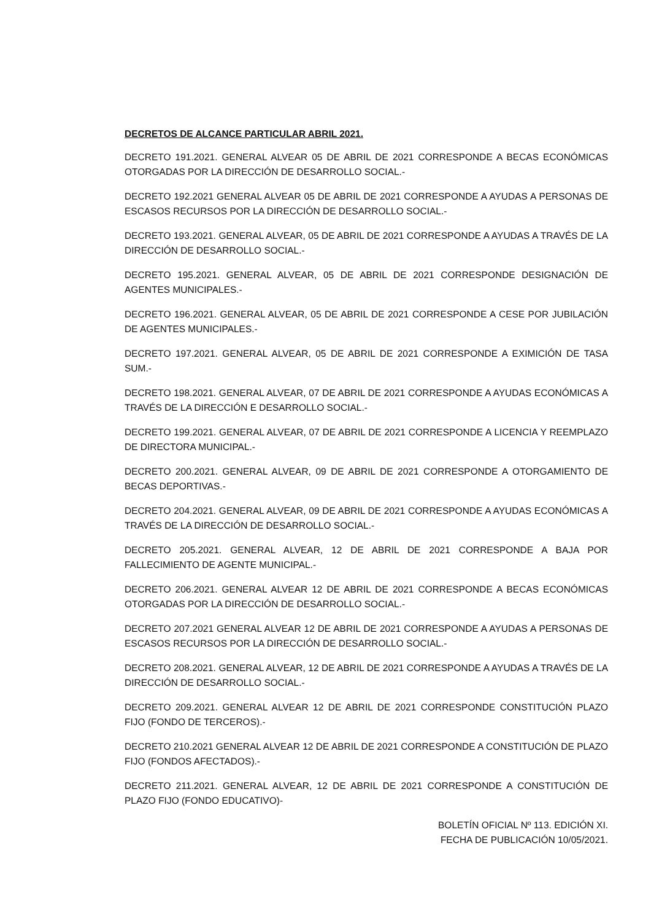DECRETOS DE ALCANCE PARTICULAR ABRIL 2021.
DECRETO 191.2021. GENERAL ALVEAR 05 DE ABRIL DE 2021 CORRESPONDE A BECAS ECONÓMICAS OTORGADAS POR LA DIRECCIÓN DE DESARROLLO SOCIAL.-
DECRETO 192.2021 GENERAL ALVEAR 05 DE ABRIL DE 2021 CORRESPONDE A AYUDAS A PERSONAS DE ESCASOS RECURSOS POR LA DIRECCIÓN DE DESARROLLO SOCIAL.-
DECRETO 193.2021. GENERAL ALVEAR, 05 DE ABRIL DE 2021 CORRESPONDE A AYUDAS A TRAVÉS DE LA DIRECCIÓN DE DESARROLLO SOCIAL.-
DECRETO 195.2021. GENERAL ALVEAR, 05 DE ABRIL DE 2021 CORRESPONDE DESIGNACIÓN DE AGENTES MUNICIPALES.-
DECRETO 196.2021. GENERAL ALVEAR, 05 DE ABRIL DE 2021 CORRESPONDE A CESE POR JUBILACIÓN DE AGENTES MUNICIPALES.-
DECRETO 197.2021. GENERAL ALVEAR, 05 DE ABRIL DE 2021 CORRESPONDE A EXIMICIÓN DE TASA SUM.-
DECRETO 198.2021. GENERAL ALVEAR, 07 DE ABRIL DE 2021 CORRESPONDE A AYUDAS ECONÓMICAS A TRAVÉS DE LA DIRECCIÓN E DESARROLLO SOCIAL.-
DECRETO 199.2021. GENERAL ALVEAR, 07 DE ABRIL DE 2021 CORRESPONDE A LICENCIA Y REEMPLAZO DE DIRECTORA MUNICIPAL.-
DECRETO 200.2021. GENERAL ALVEAR, 09 DE ABRIL DE 2021 CORRESPONDE A OTORGAMIENTO DE BECAS DEPORTIVAS.-
DECRETO 204.2021. GENERAL ALVEAR, 09 DE ABRIL DE 2021 CORRESPONDE A AYUDAS ECONÓMICAS A TRAVÉS DE LA DIRECCIÓN DE DESARROLLO SOCIAL.-
DECRETO 205.2021. GENERAL ALVEAR, 12 DE ABRIL DE 2021 CORRESPONDE A BAJA POR FALLECIMIENTO DE AGENTE MUNICIPAL.-
DECRETO 206.2021. GENERAL ALVEAR 12 DE ABRIL DE 2021 CORRESPONDE A BECAS ECONÓMICAS OTORGADAS POR LA DIRECCIÓN DE DESARROLLO SOCIAL.-
DECRETO 207.2021 GENERAL ALVEAR 12 DE ABRIL DE 2021 CORRESPONDE A AYUDAS A PERSONAS DE ESCASOS RECURSOS POR LA DIRECCIÓN DE DESARROLLO SOCIAL.-
DECRETO 208.2021. GENERAL ALVEAR, 12 DE ABRIL DE 2021 CORRESPONDE A AYUDAS A TRAVÉS DE LA DIRECCIÓN DE DESARROLLO SOCIAL.-
DECRETO 209.2021. GENERAL ALVEAR 12 DE ABRIL DE 2021 CORRESPONDE CONSTITUCIÓN PLAZO FIJO (FONDO DE TERCEROS).-
DECRETO 210.2021 GENERAL ALVEAR 12 DE ABRIL DE 2021 CORRESPONDE A CONSTITUCIÓN DE PLAZO FIJO (FONDOS AFECTADOS).-
DECRETO 211.2021. GENERAL ALVEAR, 12 DE ABRIL DE 2021 CORRESPONDE A CONSTITUCIÓN DE PLAZO FIJO (FONDO EDUCATIVO)-
BOLETÍN OFICIAL Nº 113. EDICIÓN XI.
FECHA DE PUBLICACIÓN 10/05/2021.